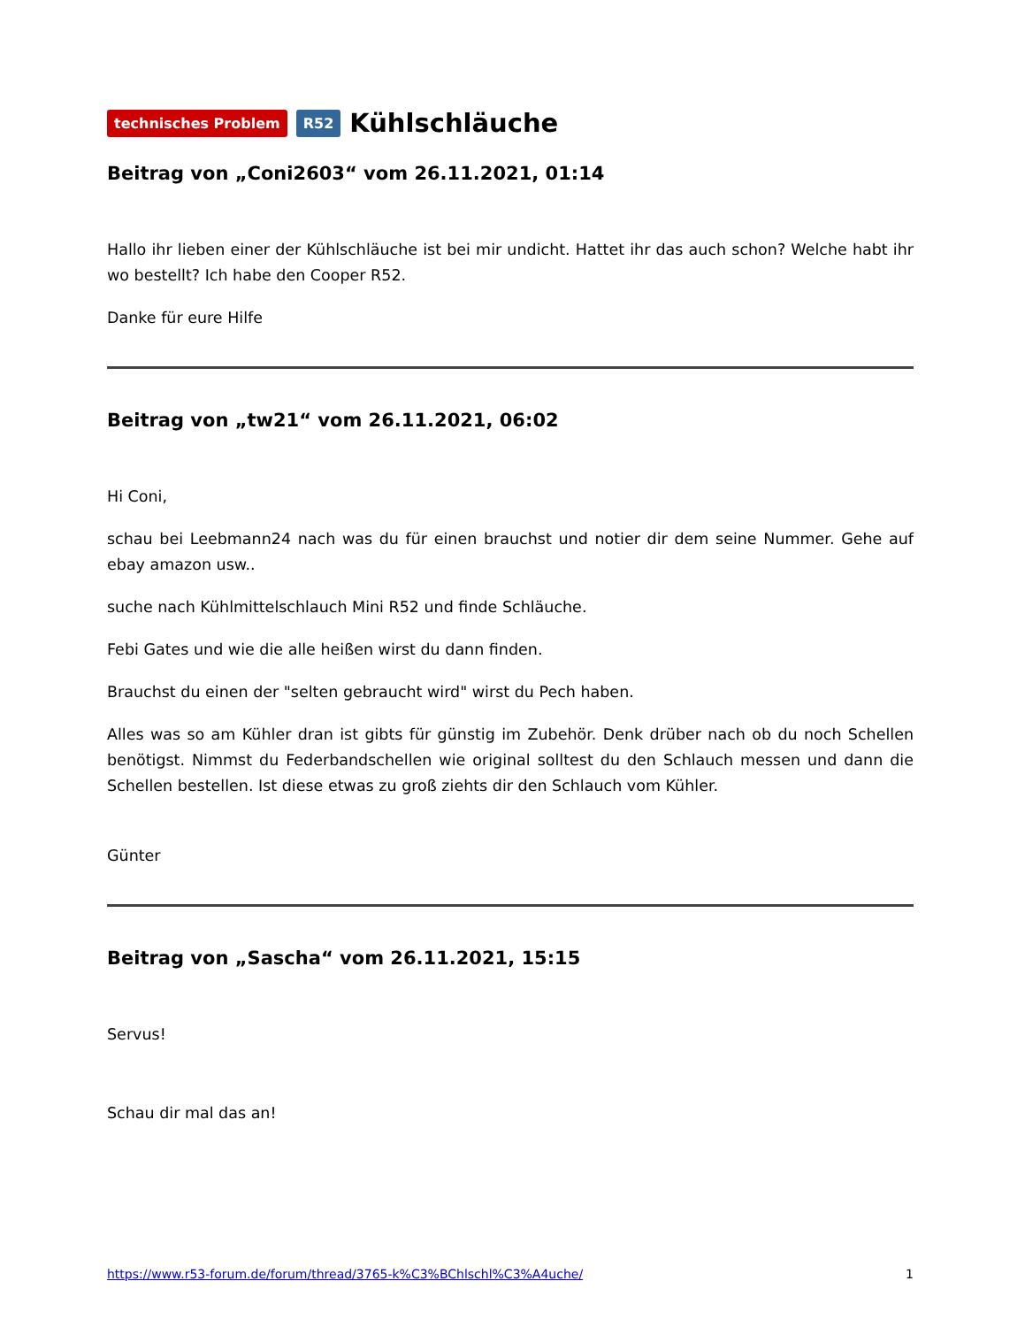technisches Problem R52
Kühlschläuche
Beitrag von „Coni2603“ vom 26.11.2021, 01:14
Hallo ihr lieben einer der Kühlschläuche ist bei mir undicht. Hattet ihr das auch schon? Welche habt ihr wo bestellt? Ich habe den Cooper R52.
Danke für eure Hilfe
Beitrag von „tw21“ vom 26.11.2021, 06:02
Hi Coni,
schau bei Leebmann24 nach was du für einen brauchst und notier dir dem seine Nummer. Gehe auf ebay amazon usw..
suche nach Kühlmittelschlauch Mini R52 und finde Schläuche.
Febi Gates und wie die alle heißen wirst du dann finden.
Brauchst du einen der "selten gebraucht wird" wirst du Pech haben.
Alles was so am Kühler dran ist gibts für günstig im Zubehör. Denk drüber nach ob du noch Schellen benötigst. Nimmst du Federbandschellen wie original solltest du den Schlauch messen und dann die Schellen bestellen. Ist diese etwas zu groß ziehts dir den Schlauch vom Kühler.
Günter
Beitrag von „Sascha“ vom 26.11.2021, 15:15
Servus!
Schau dir mal das an!
https://www.r53-forum.de/forum/thread/3765-k%C3%BChlschl%C3%A4uche/ 1